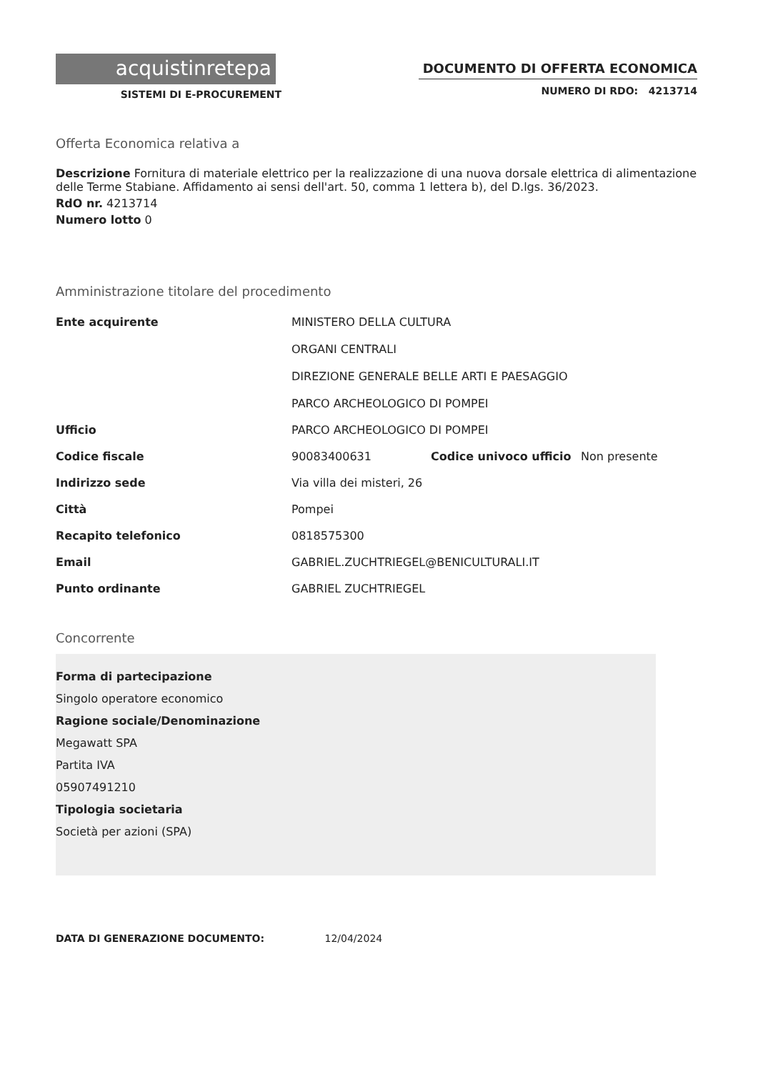acquistinretepa
SISTEMI DI E-PROCUREMENT
DOCUMENTO DI OFFERTA ECONOMICA
NUMERO DI RDO: 4213714
Offerta Economica relativa a
Descrizione Fornitura di materiale elettrico per la realizzazione di una nuova dorsale elettrica di alimentazione delle Terme Stabiane. Affidamento ai sensi dell'art. 50, comma 1 lettera b), del D.lgs. 36/2023.
RdO nr. 4213714
Numero lotto 0
Amministrazione titolare del procedimento
| Ente acquirente | MINISTERO DELLA CULTURA ORGANI CENTRALI DIREZIONE GENERALE BELLE ARTI E PAESAGGIO PARCO ARCHEOLOGICO DI POMPEI | | |
| Ufficio | PARCO ARCHEOLOGICO DI POMPEI | | |
| Codice fiscale | 90083400631 | Codice univoco ufficio | Non presente |
| Indirizzo sede | Via villa dei misteri, 26 | | |
| Città | Pompei | | |
| Recapito telefonico | 0818575300 | | |
| Email | GABRIEL.ZUCHTRIEGEL@BENICULTURALI.IT | | |
| Punto ordinante | GABRIEL ZUCHTRIEGEL | | |
Concorrente
Forma di partecipazione
Singolo operatore economico
Ragione sociale/Denominazione
Megawatt SPA
Partita IVA
05907491210
Tipologia societaria
Società per azioni (SPA)
DATA DI GENERAZIONE DOCUMENTO: 12/04/2024